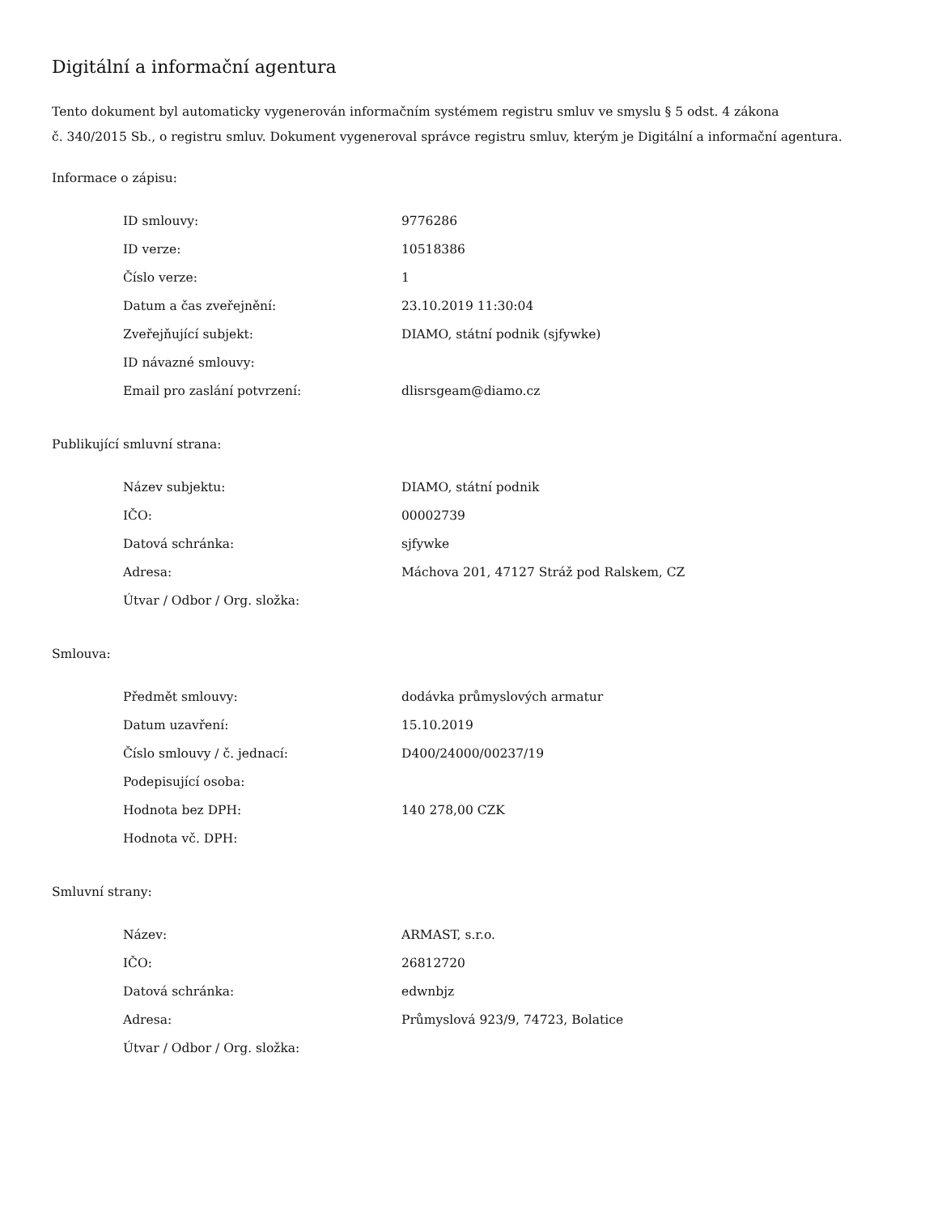Digitální a informační agentura
Tento dokument byl automaticky vygenerován informačním systémem registru smluv ve smyslu § 5 odst. 4 zákona
č. 340/2015 Sb., o registru smluv. Dokument vygeneroval správce registru smluv, kterým je Digitální a informační agentura.
Informace o zápisu:
| ID smlouvy: | 9776286 |
| ID verze: | 10518386 |
| Číslo verze: | 1 |
| Datum a čas zveřejnění: | 23.10.2019 11:30:04 |
| Zveřejňující subjekt: | DIAMO, státní podnik (sjfywke) |
| ID návazné smlouvy: | |
| Email pro zaslání potvrzení: | dlisrsgeam@diamo.cz |
Publikující smluvní strana:
| Název subjektu: | DIAMO, státní podnik |
| IČO: | 00002739 |
| Datová schránka: | sjfywke |
| Adresa: | Máchova 201, 47127 Stráž pod Ralskem, CZ |
| Útvar / Odbor / Org. složka: | |
Smlouva:
| Předmět smlouvy: | dodávka průmyslových armatur |
| Datum uzavření: | 15.10.2019 |
| Číslo smlouvy / č. jednací: | D400/24000/00237/19 |
| Podepisující osoba: | |
| Hodnota bez DPH: | 140 278,00 CZK |
| Hodnota vč. DPH: | |
Smluvní strany:
| Název: | ARMAST, s.r.o. |
| IČO: | 26812720 |
| Datová schránka: | edwnbjz |
| Adresa: | Průmyslová 923/9, 74723, Bolatice |
| Útvar / Odbor / Org. složka: | |